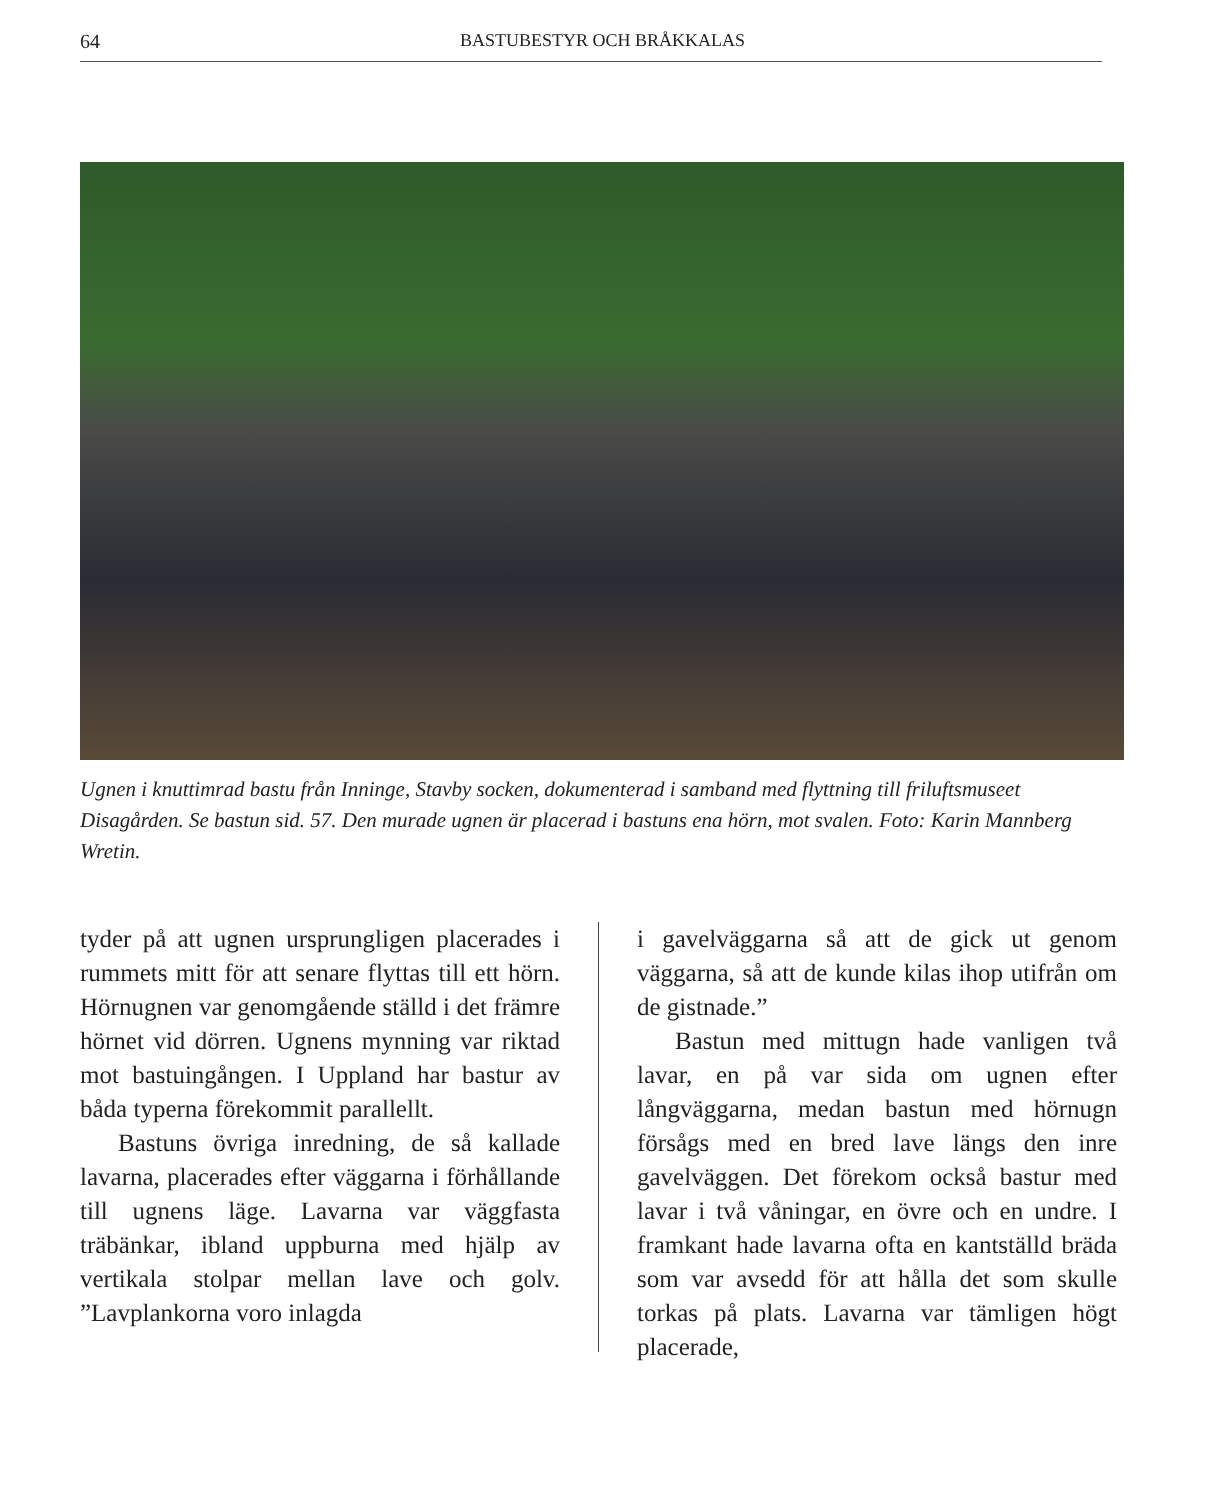64 BASTUBESTYR OCH BRÅKKALAS
Ugnen i knuttimrad bastu från Inninge, Stavby socken, dokumenterad i samband med flyttning till friluftsmuseet Disagården. Se bastun sid. 57. Den murade ugnen är placerad i bastuns ena hörn, mot svalen. Foto: Karin Mannberg Wretin.
tyder på att ugnen ursprungligen placerades i rummets mitt för att senare flyttas till ett hörn. Hörnugnen var genomgående ställd i det främre hörnet vid dörren. Ugnens mynning var riktad mot bastuingången. I Uppland har bastur av båda typerna förekommit parallellt.
Bastuns övriga inredning, de så kallade lavarna, placerades efter väggarna i förhållande till ugnens läge. Lavarna var väggfasta träbänkar, ibland uppburna med hjälp av vertikala stolpar mellan lave och golv. ”Lavplankorna voro inlagda
i gavelväggarna så att de gick ut genom väggarna, så att de kunde kilas ihop utifrån om de gistnade.”
Bastun med mittugn hade vanligen två lavar, en på var sida om ugnen efter långväggarna, medan bastun med hörnugn försågs med en bred lave längs den inre gavelväggen. Det förekom också bastur med lavar i två våningar, en övre och en undre. I framkant hade lavarna ofta en kantställd bräda som var avsedd för att hålla det som skulle torkas på plats. Lavarna var tämligen högt placerade,